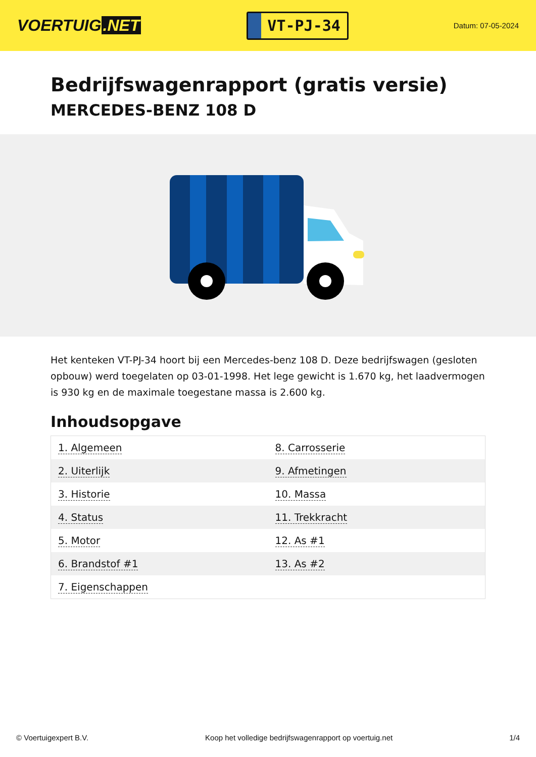VOERTUIG.NET
VT-PJ-34
Datum: 07-05-2024
Bedrijfswagenrapport (gratis versie)
MERCEDES-BENZ 108 D
Het kenteken VT-PJ-34 hoort bij een Mercedes-benz 108 D. Deze bedrijfswagen (gesloten opbouw) werd toegelaten op 03-01-1998. Het lege gewicht is 1.670 kg, het laadvermogen is 930 kg en de maximale toegestane massa is 2.600 kg.
Inhoudsopgave
| 1. Algemeen | 8. Carrosserie |
| 2. Uiterlijk | 9. Afmetingen |
| 3. Historie | 10. Massa |
| 4. Status | 11. Trekkracht |
| 5. Motor | 12. As #1 |
| 6. Brandstof #1 | 13. As #2 |
| 7. Eigenschappen | |
© Voertuigexpert B.V. Koop het volledige bedrijfswagenrapport op voertuig.net 1/4